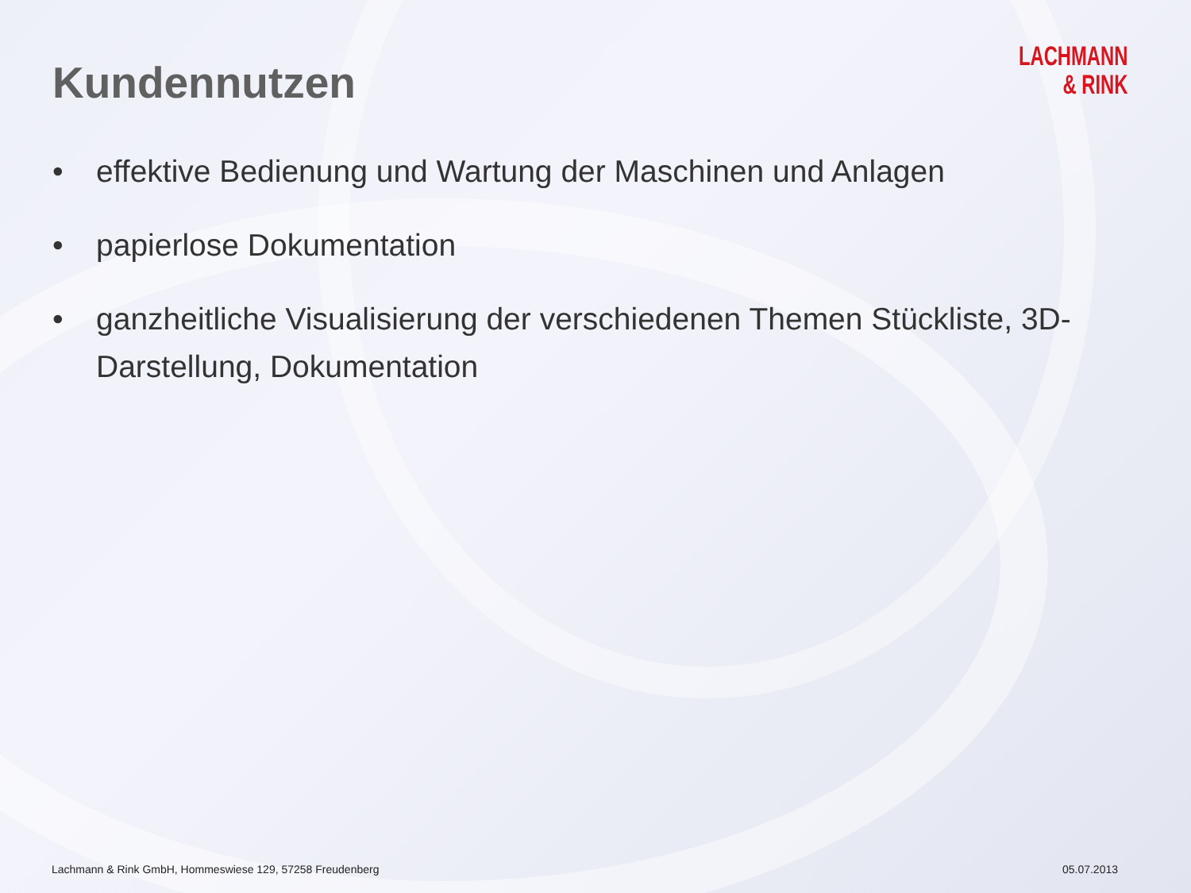Kundennutzen
LACHMANN
& RINK
• effektive Bedienung und Wartung der Maschinen und Anlagen
• papierlose Dokumentation
• ganzheitliche Visualisierung der verschiedenen Themen Stückliste, 3D-Darstellung, Dokumentation
Lachmann & Rink GmbH, Hommeswiese 129, 57258 Freudenberg 05.07.2013